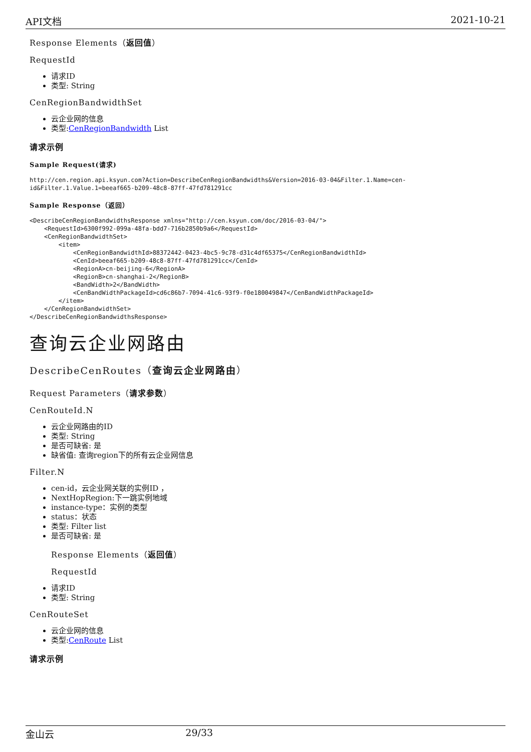API文档 2021-10-21
Response Elements（返回值）
RequestId
请求ID
类型: String
CenRegionBandwidthSet
云企业网的信息
类型:CenRegionBandwidth List
请求示例
Sample Request(请求)
http://cen.region.api.ksyun.com?Action=DescribeCenRegionBandwidths&Version=2016-03-04&Filter.1.Name=cen-id&Filter.1.Value.1=beeaf665-b209-48c8-87ff-47fd781291cc
Sample Response（返回）
<DescribeCenRegionBandwidthsResponse xmlns="http://cen.ksyun.com/doc/2016-03-04/">
    <RequestId>6300f992-099a-48fa-bdd7-716b2850b9a6</RequestId>
    <CenRegionBandwidthSet>
        <item>
            <CenRegionBandwidthId>88372442-0423-4bc5-9c78-d31c4df65375</CenRegionBandwidthId>
            <CenId>beeaf665-b209-48c8-87ff-47fd781291cc</CenId>
            <RegionA>cn-beijing-6</RegionA>
            <RegionB>cn-shanghai-2</RegionB>
            <BandWidth>2</BandWidth>
            <CenBandWidthPackageId>cd6c86b7-7094-41c6-93f9-f0e180049847</CenBandWidthPackageId>
        </item>
    </CenRegionBandwidthSet>
</DescribeCenRegionBandwidthsResponse>
查询云企业网路由
DescribeCenRoutes（查询云企业网路由）
Request Parameters（请求参数）
CenRouteId.N
云企业网路由的ID
类型: String
是否可缺省: 是
缺省值: 查询region下的所有云企业网信息
Filter.N
cen-id，云企业网关联的实例ID ，
NextHopRegion:下一跳实例地域
instance-type：实例的类型
status：状态
类型: Filter list
是否可缺省: 是
Response Elements（返回值）
RequestId
请求ID
类型: String
CenRouteSet
云企业网的信息
类型:CenRoute List
请求示例
金山云 29/33